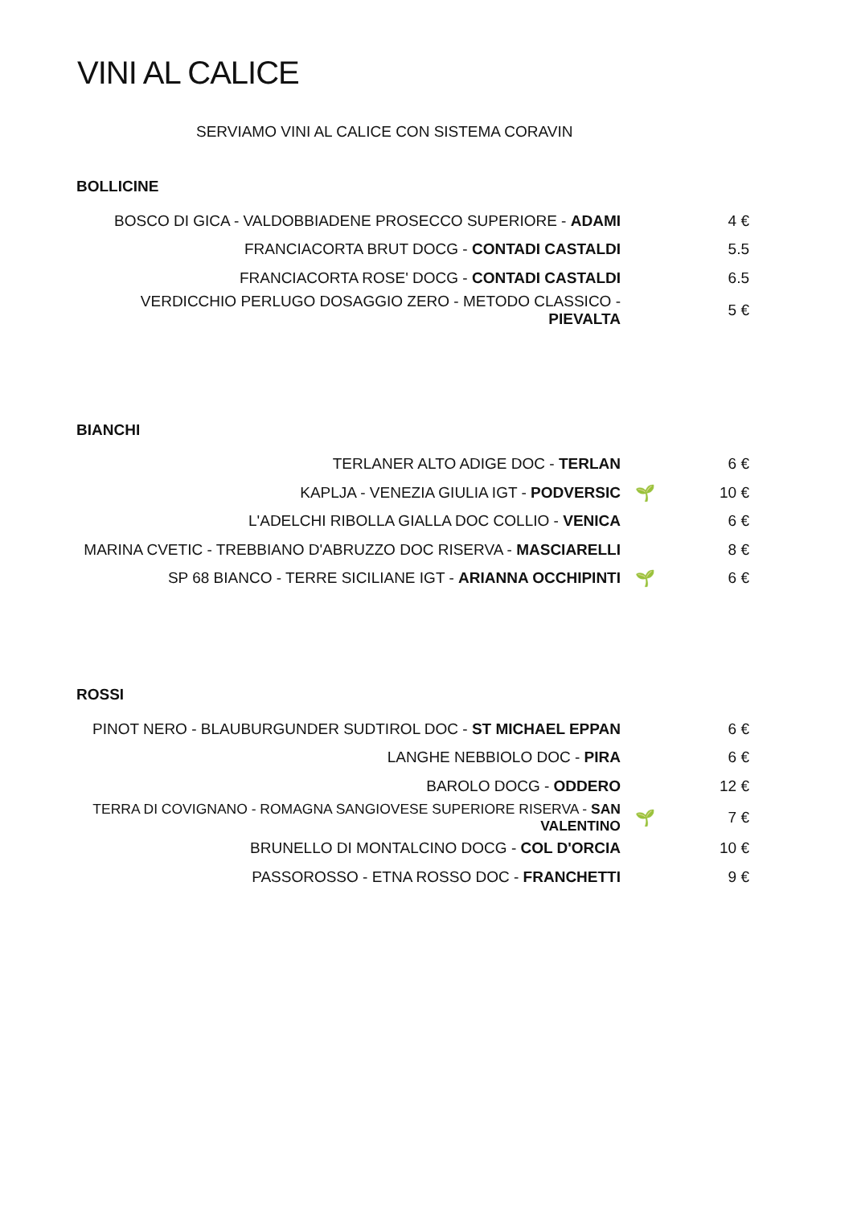VINI AL CALICE
SERVIAMO VINI AL CALICE CON SISTEMA CORAVIN
BOLLICINE
| BOSCO DI GICA - VALDOBBIADENE PROSECCO SUPERIORE - ADAMI | | 4 € |
| FRANCIACORTA BRUT DOCG - CONTADI CASTALDI | | 5.5 |
| FRANCIACORTA ROSE' DOCG - CONTADI CASTALDI | | 6.5 |
| VERDICCHIO PERLUGO DOSAGGIO ZERO - METODO CLASSICO - PIEVALTA | | 5 € |
BIANCHI
| TERLANER ALTO ADIGE DOC - TERLAN | | 6 € |
| KAPLJA - VENEZIA GIULIA IGT - PODVERSIC | 🌱 | 10 € |
| L'ADELCHI RIBOLLA GIALLA DOC COLLIO - VENICA | | 6 € |
| MARINA CVETIC - TREBBIANO D'ABRUZZO DOC RISERVA - MASCIARELLI | | 8 € |
| SP 68 BIANCO - TERRE SICILIANE IGT - ARIANNA OCCHIPINTI | 🌱 | 6 € |
ROSSI
| PINOT NERO - BLAUBURGUNDER SUDTIROL DOC - ST MICHAEL EPPAN | | 6 € |
| LANGHE NEBBIOLO DOC - PIRA | | 6 € |
| BAROLO DOCG - ODDERO | | 12 € |
| TERRA DI COVIGNANO - ROMAGNA SANGIOVESE SUPERIORE RISERVA - SAN VALENTINO | 🌱 | 7 € |
| BRUNELLO DI MONTALCINO DOCG - COL D'ORCIA | | 10 € |
| PASSOROSSO - ETNA ROSSO DOC - FRANCHETTI | | 9 € |